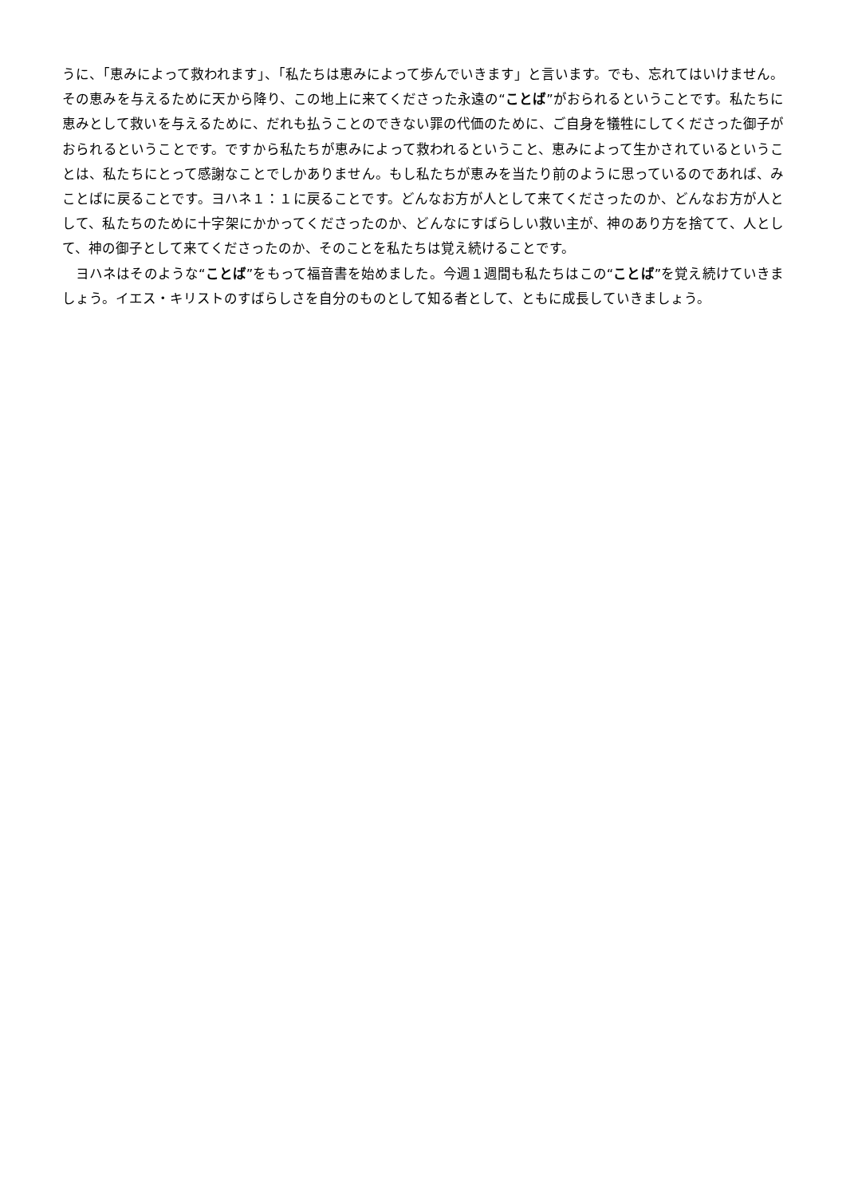うに、「恵みによって救われます」、「私たちは恵みによって歩んでいきます」と言います。でも、忘れてはいけません。その恵みを与えるために天から降り、この地上に来てくださった永遠の“ことば”がおられるということです。私たちに恵みとして救いを与えるために、だれも払うことのできない罪の代価のために、ご自身を犠牲にしてくださった御子がおられるということです。ですから私たちが恵みによって救われるということ、恵みによって生かされているということは、私たちにとって感謝なことでしかありません。もし私たちが恵みを当たり前のように思っているのであれば、みことばに戻ることです。ヨハネ１：１に戻ることです。どんなお方が人として来てくださったのか、どんなお方が人として、私たちのために十字架にかかってくださったのか、どんなにすばらしい救い主が、神のあり方を捨てて、人として、神の御子として来てくださったのか、そのことを私たちは覚え続けることです。
　ヨハネはそのような“ことば”をもって福音書を始めました。今週１週間も私たちはこの“ことば”を覚え続けていきましょう。イエス・キリストのすばらしさを自分のものとして知る者として、ともに成長していきましょう。